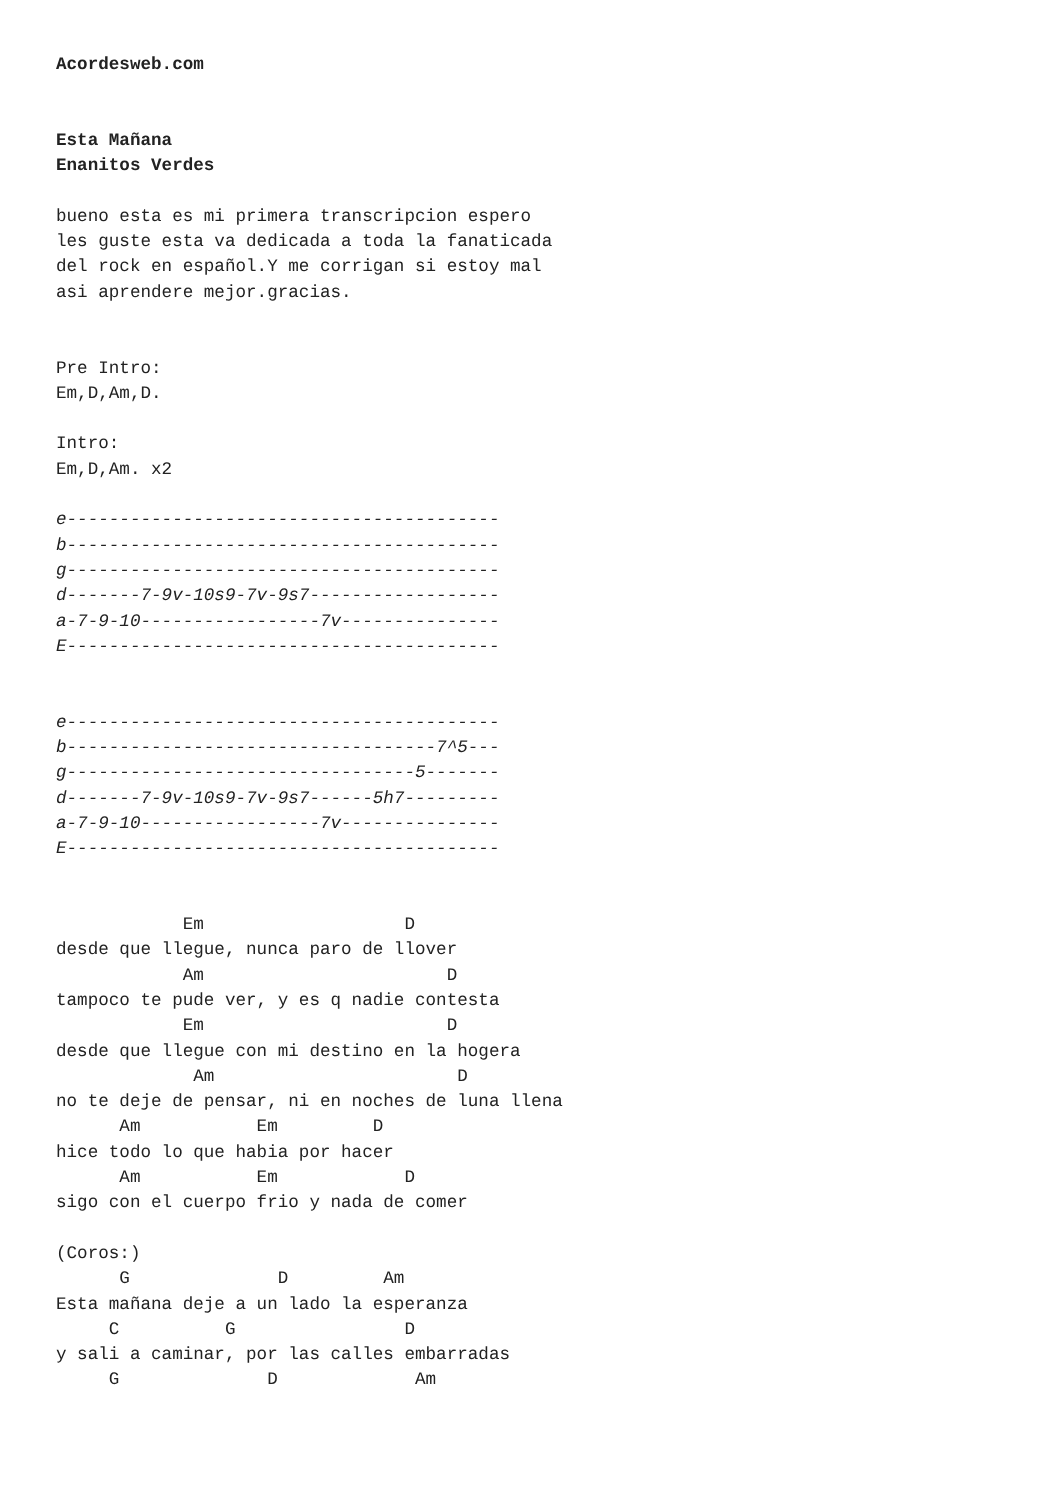Acordesweb.com


Esta Mañana
Enanitos Verdes

bueno esta es mi primera transcripcion espero
les guste esta va dedicada a toda la fanaticada
del rock en español.Y me corrigan si estoy mal
asi aprendere mejor.gracias.


Pre Intro:
Em,D,Am,D.

Intro:
Em,D,Am. x2

e-----------------------------------------
b-----------------------------------------
g-----------------------------------------
d-------7-9v-10s9-7v-9s7------------------
a-7-9-10-----------------7v---------------
E-----------------------------------------


e-----------------------------------------
b-----------------------------------7^5---
g---------------------------------5-------
d-------7-9v-10s9-7v-9s7------5h7---------
a-7-9-10-----------------7v---------------
E-----------------------------------------


            Em                   D
desde que llegue, nunca paro de llover
            Am                       D
tampoco te pude ver, y es q nadie contesta
            Em                       D
desde que llegue con mi destino en la hogera
             Am                       D
no te deje de pensar, ni en noches de luna llena
      Am           Em         D
hice todo lo que habia por hacer
      Am           Em            D
sigo con el cuerpo frio y nada de comer

(Coros:)
      G              D         Am
Esta mañana deje a un lado la esperanza
     C          G                D
y sali a caminar, por las calles embarradas
     G              D             Am